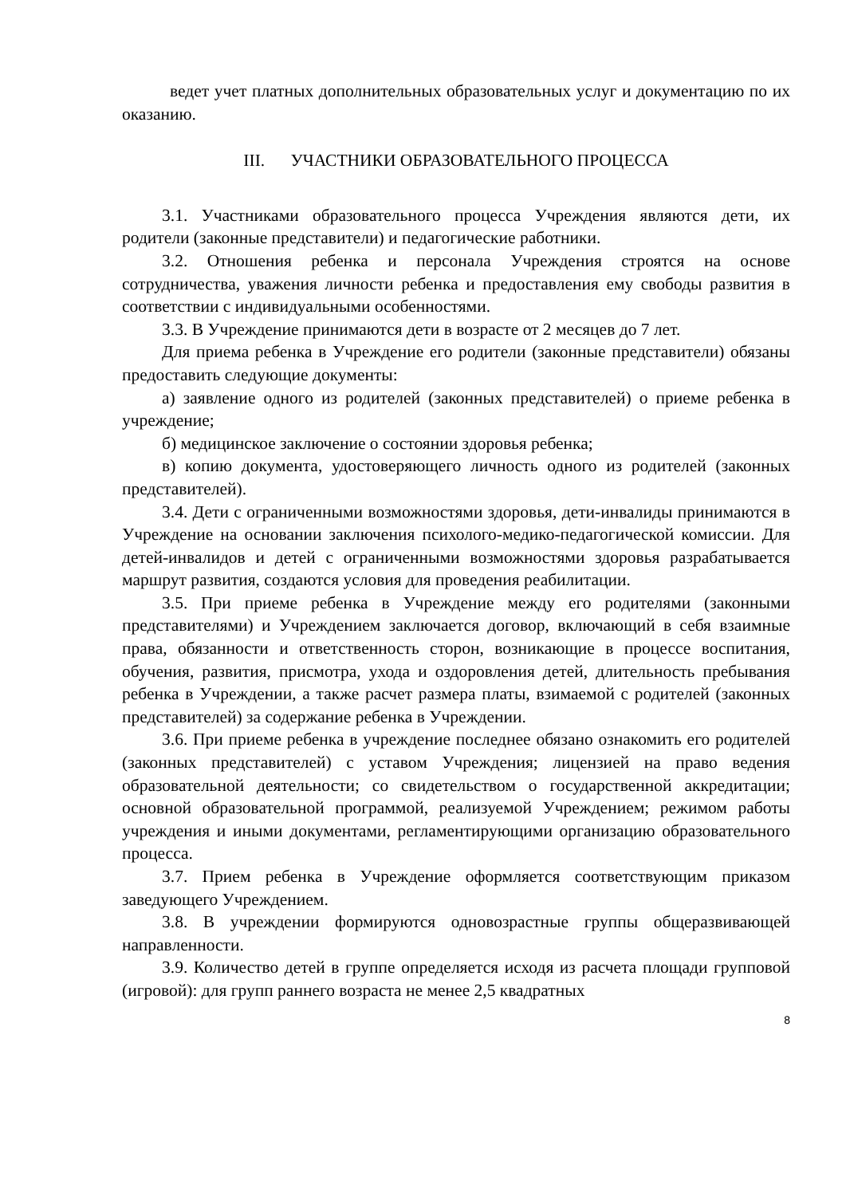ведет учет платных дополнительных образовательных услуг и документацию по их оказанию.
III. УЧАСТНИКИ ОБРАЗОВАТЕЛЬНОГО ПРОЦЕССА
3.1. Участниками образовательного процесса Учреждения являются дети, их родители (законные представители) и педагогические работники.
3.2. Отношения ребенка и персонала Учреждения строятся на основе сотрудничества, уважения личности ребенка и предоставления ему свободы развития в соответствии с индивидуальными особенностями.
3.3. В Учреждение принимаются дети в возрасте от 2 месяцев до 7 лет.
Для приема ребенка в Учреждение его родители (законные представители) обязаны предоставить следующие документы:
а) заявление одного из родителей (законных представителей) о приеме ребенка в учреждение;
б) медицинское заключение о состоянии здоровья ребенка;
в) копию документа, удостоверяющего личность одного из родителей (законных представителей).
3.4. Дети с ограниченными возможностями здоровья, дети-инвалиды принимаются в Учреждение на основании заключения психолого-медико-педагогической комиссии. Для детей-инвалидов и детей с ограниченными возможностями здоровья разрабатывается маршрут развития, создаются условия для проведения реабилитации.
3.5. При приеме ребенка в Учреждение между его родителями (законными представителями) и Учреждением заключается договор, включающий в себя взаимные права, обязанности и ответственность сторон, возникающие в процессе воспитания, обучения, развития, присмотра, ухода и оздоровления детей, длительность пребывания ребенка в Учреждении, а также расчет размера платы, взимаемой с родителей (законных представителей) за содержание ребенка в Учреждении.
3.6. При приеме ребенка в учреждение последнее обязано ознакомить его родителей (законных представителей) с уставом Учреждения; лицензией на право ведения образовательной деятельности; со свидетельством о государственной аккредитации; основной образовательной программой, реализуемой Учреждением; режимом работы учреждения и иными документами, регламентирующими организацию образовательного процесса.
3.7. Прием ребенка в Учреждение оформляется соответствующим приказом заведующего Учреждением.
3.8. В учреждении формируются одновозрастные группы общеразвивающей направленности.
3.9. Количество детей в группе определяется исходя из расчета площади групповой (игровой): для групп раннего возраста не менее 2,5 квадратных
8